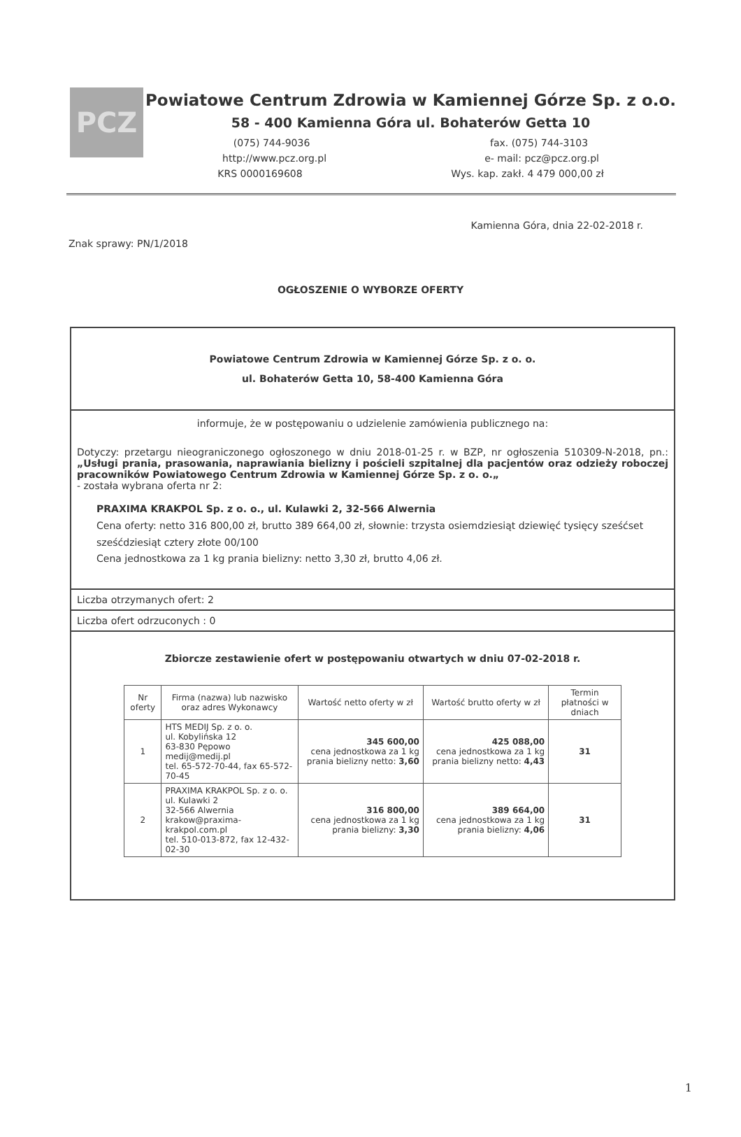PCZ
Powiatowe Centrum Zdrowia w Kamiennej Górze Sp. z o.o.
58 - 400 Kamienna Góra ul. Bohaterów Getta 10
(075) 744-9036 fax. (075) 744-3103
http://www.pcz.org.pl e- mail: pcz@pcz.org.pl
KRS 0000169608 Wys. kap. zakł. 4 479 000,00 zł
Kamienna Góra, dnia 22-02-2018 r.
Znak sprawy: PN/1/2018
OGŁOSZENIE O WYBORZE OFERTY
Powiatowe Centrum Zdrowia w Kamiennej Górze Sp. z o. o.
ul. Bohaterów Getta 10, 58-400 Kamienna Góra
informuje, że w postępowaniu o udzielenie zamówienia publicznego na:
Dotyczy: przetargu nieograniczonego ogłoszonego w dniu 2018-01-25 r. w BZP, nr ogłoszenia 510309-N-2018, pn.: „Usługi prania, prasowania, naprawiania bielizny i pościeli szpitalnej dla pacjentów oraz odzieży roboczej pracowników Powiatowego Centrum Zdrowia w Kamiennej Górze Sp. z o. o.„
- została wybrana oferta nr 2:
PRAXIMA KRAKPOL Sp. z o. o., ul. Kulawki 2, 32-566 Alwernia
Cena oferty: netto 316 800,00 zł, brutto 389 664,00 zł, słownie: trzysta osiemdziesiąt dziewięć tysięcy sześćset sześćdziesiąt cztery złote 00/100
Cena jednostkowa za 1 kg prania bielizny: netto 3,30 zł, brutto 4,06 zł.
Liczba otrzymanych ofert: 2
Liczba ofert odrzuconych : 0
Zbiorcze zestawienie ofert w postępowaniu otwartych w dniu 07-02-2018 r.
| Nr oferty | Firma (nazwa) lub nazwisko oraz adres Wykonawcy | Wartość netto oferty w zł | Wartość brutto oferty w zł | Termin płatności w dniach |
| --- | --- | --- | --- | --- |
| 1 | HTS MEDIJ Sp. z o. o. ul. Kobylińska 12 63-830 Pępowo medij@medij.pl tel. 65-572-70-44, fax 65-572-70-45 | 345 600,00 cena jednostkowa za 1 kg prania bielizny netto: 3,60 | 425 088,00 cena jednostkowa za 1 kg prania bielizny netto: 4,43 | 31 |
| 2 | PRAXIMA KRAKPOL Sp. z o. o. ul. Kulawki 2 32-566 Alwernia krakow@praxima-krakpol.com.pl tel. 510-013-872, fax 12-432-02-30 | 316 800,00 cena jednostkowa za 1 kg prania bielizny: 3,30 | 389 664,00 cena jednostkowa za 1 kg prania bielizny: 4,06 | 31 |
1